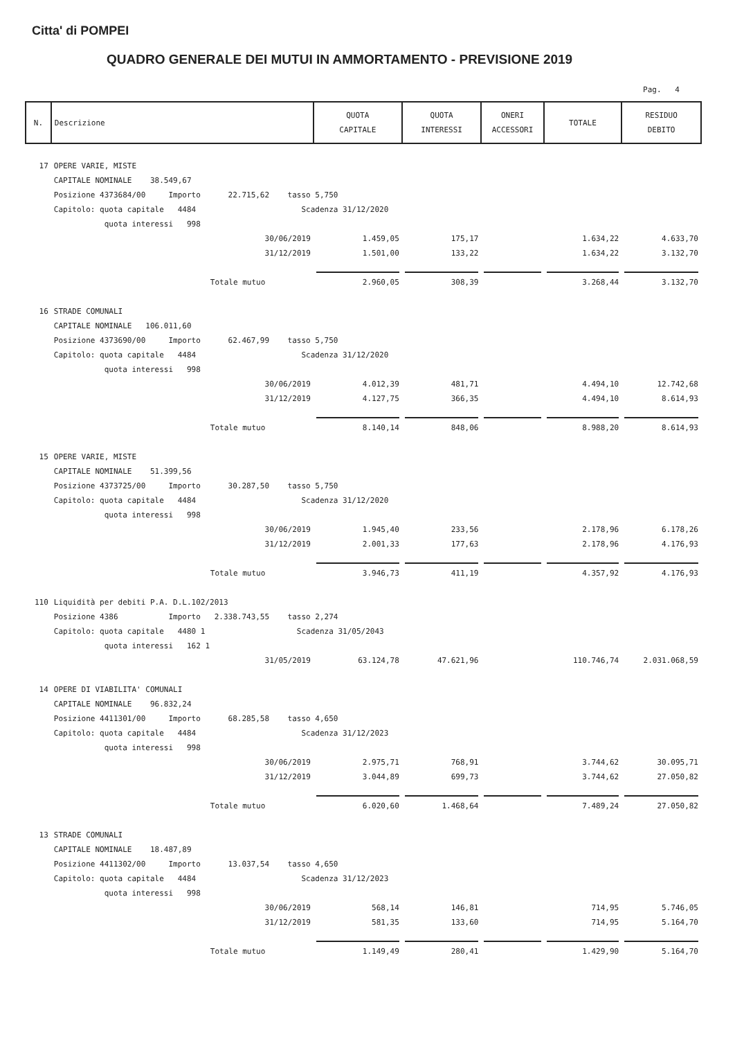Citta' di POMPEI
QUADRO GENERALE DEI MUTUI IN AMMORTAMENTO - PREVISIONE 2019
Pag. 4
| N. | Descrizione | QUOTA CAPITALE | QUOTA INTERESSI | ONERI ACCESSORI | TOTALE | RESIDUO DEBITO |
| --- | --- | --- | --- | --- | --- | --- |
| 17 | OPERE VARIE, MISTE | | | | | |
| | CAPITALE NOMINALE 38.549,67 | | | | | |
| | Posizione 4373684/00 Importo 22.715,62 tasso 5,750 | | | | | |
| | Capitolo: quota capitale 4484 Scadenza 31/12/2020 | | | | | |
| | quota interessi 998 | | | | | |
| | 30/06/2019 | 1.459,05 | 175,17 | | 1.634,22 | 4.633,70 |
| | 31/12/2019 | 1.501,00 | 133,22 | | 1.634,22 | 3.132,70 |
| | Totale mutuo | 2.960,05 | 308,39 | | 3.268,44 | 3.132,70 |
| 16 | STRADE COMUNALI | | | | | |
| | CAPITALE NOMINALE 106.011,60 | | | | | |
| | Posizione 4373690/00 Importo 62.467,99 tasso 5,750 | | | | | |
| | Capitolo: quota capitale 4484 Scadenza 31/12/2020 | | | | | |
| | quota interessi 998 | | | | | |
| | 30/06/2019 | 4.012,39 | 481,71 | | 4.494,10 | 12.742,68 |
| | 31/12/2019 | 4.127,75 | 366,35 | | 4.494,10 | 8.614,93 |
| | Totale mutuo | 8.140,14 | 848,06 | | 8.988,20 | 8.614,93 |
| 15 | OPERE VARIE, MISTE | | | | | |
| | CAPITALE NOMINALE 51.399,56 | | | | | |
| | Posizione 4373725/00 Importo 30.287,50 tasso 5,750 | | | | | |
| | Capitolo: quota capitale 4484 Scadenza 31/12/2020 | | | | | |
| | quota interessi 998 | | | | | |
| | 30/06/2019 | 1.945,40 | 233,56 | | 2.178,96 | 6.178,26 |
| | 31/12/2019 | 2.001,33 | 177,63 | | 2.178,96 | 4.176,93 |
| | Totale mutuo | 3.946,73 | 411,19 | | 4.357,92 | 4.176,93 |
| 110 | Liquidità per debiti P.A. D.L.102/2013 | | | | | |
| | Posizione 4386 Importo 2.338.743,55 tasso 2,274 | | | | | |
| | Capitolo: quota capitale 4480 1 Scadenza 31/05/2043 | | | | | |
| | quota interessi 162 1 | | | | | |
| | 31/05/2019 | 63.124,78 | 47.621,96 | | 110.746,74 | 2.031.068,59 |
| 14 | OPERE DI VIABILITA' COMUNALI | | | | | |
| | CAPITALE NOMINALE 96.832,24 | | | | | |
| | Posizione 4411301/00 Importo 68.285,58 tasso 4,650 | | | | | |
| | Capitolo: quota capitale 4484 Scadenza 31/12/2023 | | | | | |
| | quota interessi 998 | | | | | |
| | 30/06/2019 | 2.975,71 | 768,91 | | 3.744,62 | 30.095,71 |
| | 31/12/2019 | 3.044,89 | 699,73 | | 3.744,62 | 27.050,82 |
| | Totale mutuo | 6.020,60 | 1.468,64 | | 7.489,24 | 27.050,82 |
| 13 | STRADE COMUNALI | | | | | |
| | CAPITALE NOMINALE 18.487,89 | | | | | |
| | Posizione 4411302/00 Importo 13.037,54 tasso 4,650 | | | | | |
| | Capitolo: quota capitale 4484 Scadenza 31/12/2023 | | | | | |
| | quota interessi 998 | | | | | |
| | 30/06/2019 | 568,14 | 146,81 | | 714,95 | 5.746,05 |
| | 31/12/2019 | 581,35 | 133,60 | | 714,95 | 5.164,70 |
| | Totale mutuo | 1.149,49 | 280,41 | | 1.429,90 | 5.164,70 |